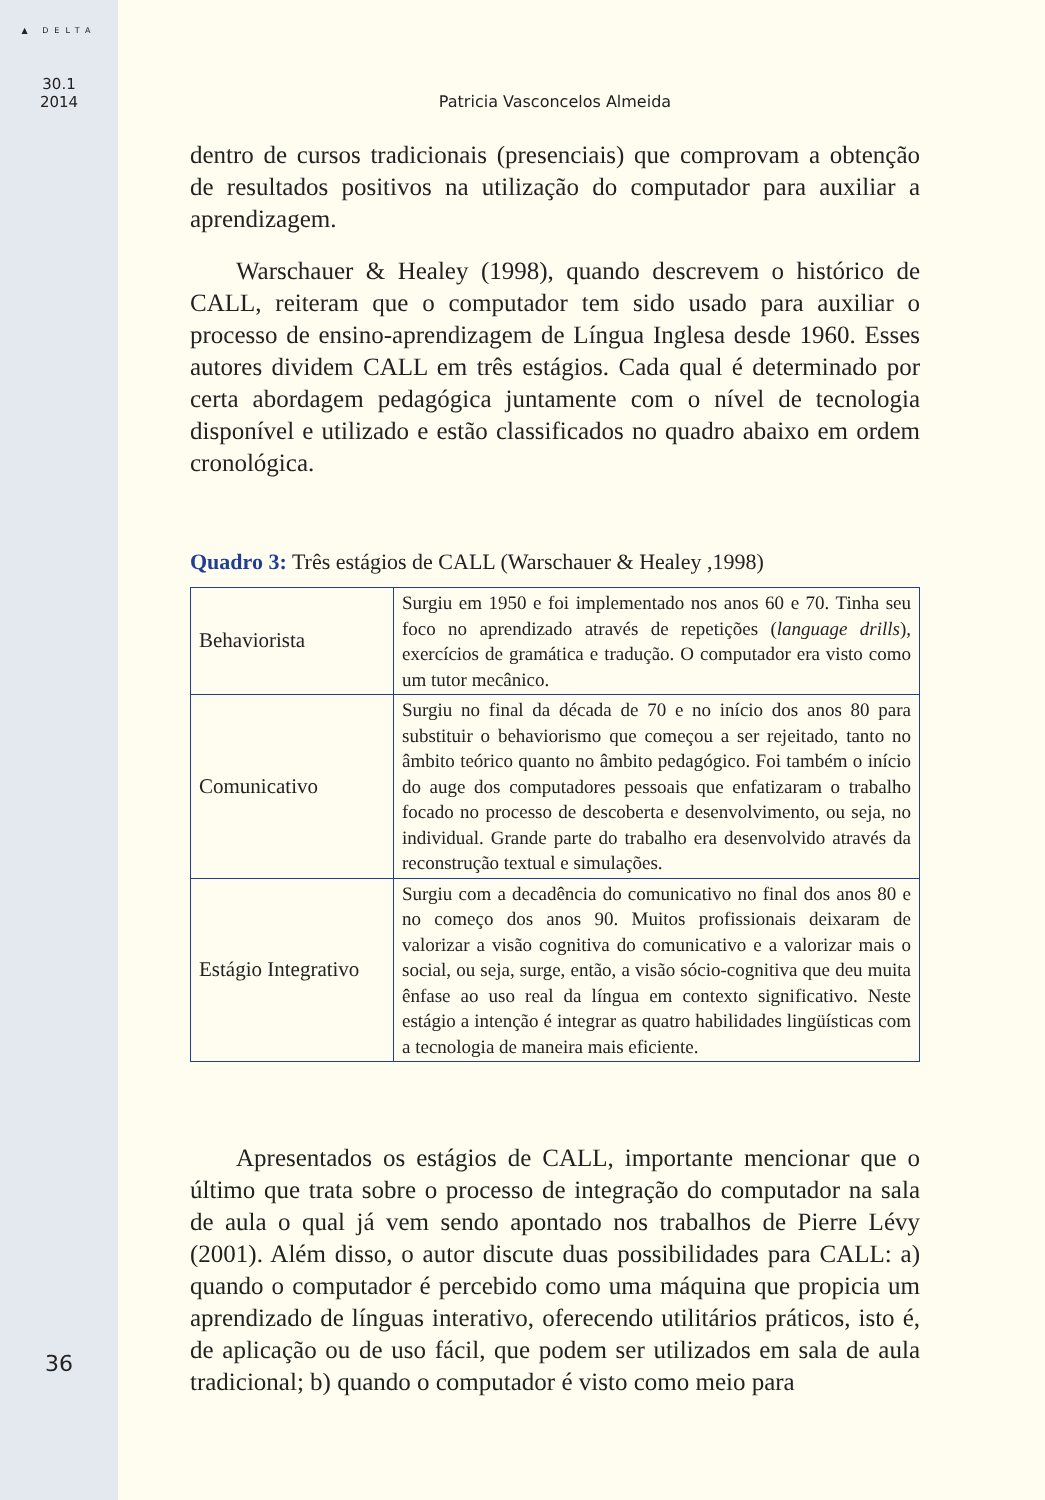▲ DELTA
30.1
2014
36
Patricia Vasconcelos Almeida
dentro de cursos tradicionais (presenciais) que comprovam a obtenção de resultados positivos na utilização do computador para auxiliar a aprendizagem.
Warschauer & Healey (1998), quando descrevem o histórico de CALL, reiteram que o computador tem sido usado para auxiliar o processo de ensino-aprendizagem de Língua Inglesa desde 1960. Esses autores dividem CALL em três estágios. Cada qual é determinado por certa abordagem pedagógica juntamente com o nível de tecnologia disponível e utilizado e estão classificados no quadro abaixo em ordem cronológica.
Quadro 3: Três estágios de CALL (Warschauer & Healey ,1998)
| Behaviorista | Surgiu em 1950 e foi implementado nos anos 60 e 70. Tinha seu foco no aprendizado através de repetições ( language drills ), exercícios de gramática e tradução. O computador era visto como um tutor mecânico. |
| Comunicativo | Surgiu no final da década de 70 e no início dos anos 80 para substituir o behaviorismo que começou a ser rejeitado, tanto no âmbito teórico quanto no âmbito pedagógico. Foi também o início do auge dos computadores pessoais que enfatizaram o trabalho focado no processo de descoberta e desenvolvimento, ou seja, no individual. Grande parte do trabalho era desenvolvido através da reconstrução textual e simulações. |
| Estágio Integrativo | Surgiu com a decadência do comunicativo no final dos anos 80 e no começo dos anos 90. Muitos profissionais deixaram de valorizar a visão cognitiva do comunicativo e a valorizar mais o social, ou seja, surge, então, a visão sócio-cognitiva que deu muita ênfase ao uso real da língua em contexto significativo. Neste estágio a intenção é integrar as quatro habilidades lingüísticas com a tecnologia de maneira mais eficiente. |
Apresentados os estágios de CALL, importante mencionar que o último que trata sobre o processo de integração do computador na sala de aula o qual já vem sendo apontado nos trabalhos de Pierre Lévy (2001). Além disso, o autor discute duas possibilidades para CALL: a) quando o computador é percebido como uma máquina que propicia um aprendizado de línguas interativo, oferecendo utilitários práticos, isto é, de aplicação ou de uso fácil, que podem ser utilizados em sala de aula tradicional; b) quando o computador é visto como meio para